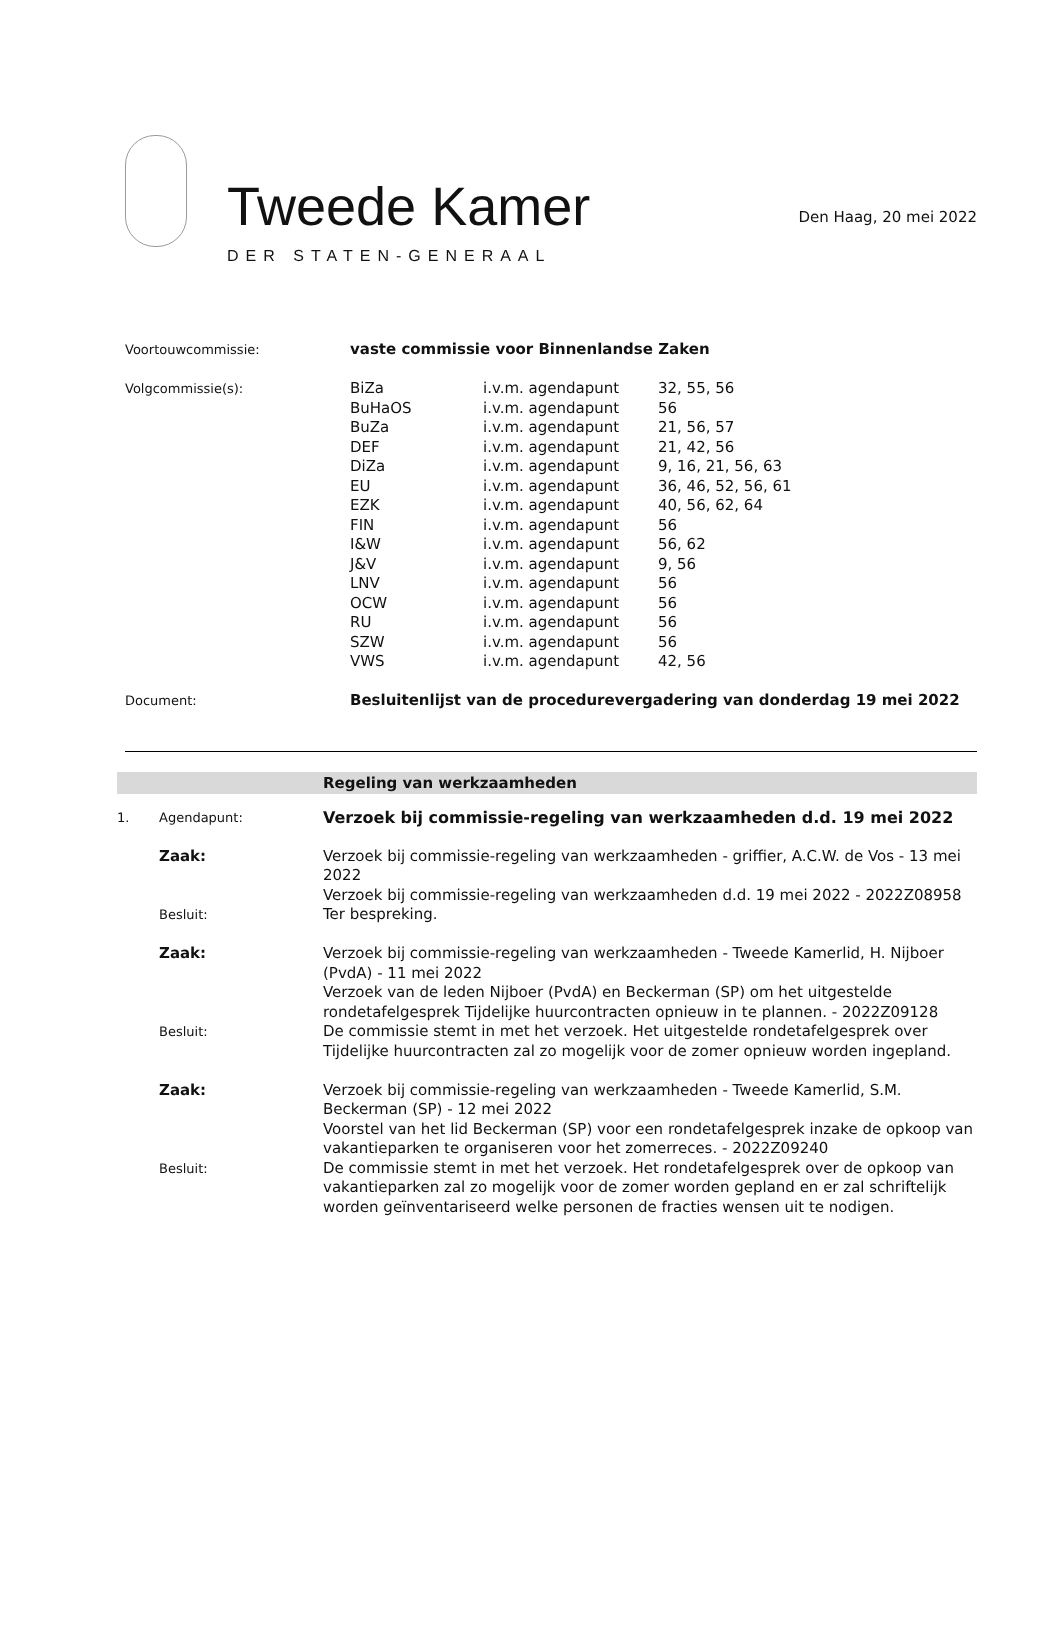Tweede Kamer
DER STATEN-GENERAAL
Den Haag, 20 mei 2022
| Voortouwcommissie: | vaste commissie voor Binnenlandse Zaken | | |
| Volgcommissie(s): | BiZa | i.v.m. agendapunt | 32, 55, 56 |
| | BuHaOS | i.v.m. agendapunt | 56 |
| | BuZa | i.v.m. agendapunt | 21, 56, 57 |
| | DEF | i.v.m. agendapunt | 21, 42, 56 |
| | DiZa | i.v.m. agendapunt | 9, 16, 21, 56, 63 |
| | EU | i.v.m. agendapunt | 36, 46, 52, 56, 61 |
| | EZK | i.v.m. agendapunt | 40, 56, 62, 64 |
| | FIN | i.v.m. agendapunt | 56 |
| | I&W | i.v.m. agendapunt | 56, 62 |
| | J&V | i.v.m. agendapunt | 9, 56 |
| | LNV | i.v.m. agendapunt | 56 |
| | OCW | i.v.m. agendapunt | 56 |
| | RU | i.v.m. agendapunt | 56 |
| | SZW | i.v.m. agendapunt | 56 |
| | VWS | i.v.m. agendapunt | 42, 56 |
| Document: | Besluitenlijst van de procedurevergadering van donderdag 19 mei 2022 | | |
Regeling van werkzaamheden
| 1. | Agendapunt: | Verzoek bij commissie-regeling van werkzaamheden d.d. 19 mei 2022 |
| | Zaak: | Verzoek bij commissie-regeling van werkzaamheden - griffier, A.C.W. de Vos - 13 mei 2022 Verzoek bij commissie-regeling van werkzaamheden d.d. 19 mei 2022 - 2022Z08958 |
| | Besluit: | Ter bespreking. |
| | Zaak: | Verzoek bij commissie-regeling van werkzaamheden - Tweede Kamerlid, H. Nijboer (PvdA) - 11 mei 2022 Verzoek van de leden Nijboer (PvdA) en Beckerman (SP) om het uitgestelde rondetafelgesprek Tijdelijke huurcontracten opnieuw in te plannen. - 2022Z09128 |
| | Besluit: | De commissie stemt in met het verzoek. Het uitgestelde rondetafelgesprek over Tijdelijke huurcontracten zal zo mogelijk voor de zomer opnieuw worden ingepland. |
| | Zaak: | Verzoek bij commissie-regeling van werkzaamheden - Tweede Kamerlid, S.M. Beckerman (SP) - 12 mei 2022 Voorstel van het lid Beckerman (SP) voor een rondetafelgesprek inzake de opkoop van vakantieparken te organiseren voor het zomerreces. - 2022Z09240 |
| | Besluit: | De commissie stemt in met het verzoek. Het rondetafelgesprek over de opkoop van vakantieparken zal zo mogelijk voor de zomer worden gepland en er zal schriftelijk worden geïnventariseerd welke personen de fracties wensen uit te nodigen. |